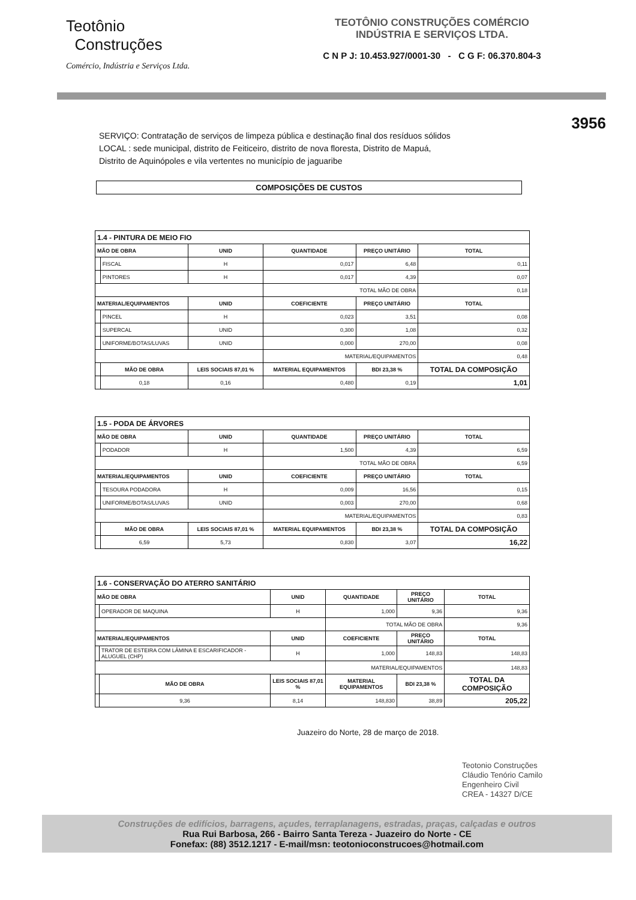Teotônio
Construções
Comércio, Indústria e Serviços Ltda.
TEOTÔNIO CONSTRUÇÕES COMÉRCIO
INDÚSTRIA E SERVIÇOS LTDA.
C N P J: 10.453.927/0001-30 - C G F: 06.370.804-3
3956
SERVIÇO: Contratação de serviços de limpeza pública e destinação final dos resíduos sólidos
LOCAL : sede municipal, distrito de Feiticeiro, distrito de nova floresta, Distrito de Mapuá,
Distrito de Aquinópoles e vila vertentes no município de jaguaribe
COMPOSIÇÕES DE CUSTOS
| 1.4 - PINTURA DE MEIO FIO | | | | | |
| MÃO DE OBRA | | UNID | QUANTIDADE | PREÇO UNITÁRIO | TOTAL |
| | FISCAL | H | 0,017 | 6,48 | 0,11 |
| | PINTORES | H | 0,017 | 4,39 | 0,07 |
| | | | TOTAL MÃO DE OBRA | | 0,18 |
| MATERIAL/EQUIPAMENTOS | | UNID | COEFICIENTE | PREÇO UNITÁRIO | TOTAL |
| | PINCEL | H | 0,023 | 3,51 | 0,08 |
| | SUPERCAL | UNID | 0,300 | 1,08 | 0,32 |
| | UNIFORME/BOTAS/LUVAS | UNID | 0,000 | 270,00 | 0,08 |
| | | | MATERIAL/EQUIPAMENTOS | | 0,48 |
| | MÃO DE OBRA | LEIS SOCIAIS 87,01 % | MATERIAL EQUIPAMENTOS | BDI 23,38 % | TOTAL DA COMPOSIÇÃO |
| | 0,18 | 0,16 | 0,480 | 0,19 | 1,01 |
| 1.5 - PODA DE ÁRVORES | | | | | |
| MÃO DE OBRA | | UNID | QUANTIDADE | PREÇO UNITÁRIO | TOTAL |
| | PODADOR | H | 1,500 | 4,39 | 6,59 |
| | | | TOTAL MÃO DE OBRA | | 6,59 |
| MATERIAL/EQUIPAMENTOS | | UNID | COEFICIENTE | PREÇO UNITÁRIO | TOTAL |
| | TESOURA PODADORA | H | 0,009 | 16,56 | 0,15 |
| | UNIFORME/BOTAS/LUVAS | UNID | 0,003 | 270,00 | 0,68 |
| | | | MATERIAL/EQUIPAMENTOS | | 0,83 |
| | MÃO DE OBRA | LEIS SOCIAIS 87,01 % | MATERIAL EQUIPAMENTOS | BDI 23,38 % | TOTAL DA COMPOSIÇÃO |
| | 6,59 | 5,73 | 0,830 | 3,07 | 16,22 |
| 1.6 - CONSERVAÇÃO DO ATERRO SANITÁRIO | | | | | |
| MÃO DE OBRA | | UNID | QUANTIDADE | PREÇO UNITÁRIO | TOTAL |
| | OPERADOR DE MAQUINA | H | 1,000 | 9,36 | 9,36 |
| | | | TOTAL MÃO DE OBRA | | 9,36 |
| MATERIAL/EQUIPAMENTOS | | UNID | COEFICIENTE | PREÇO UNITÁRIO | TOTAL |
| | TRATOR DE ESTEIRA COM LÂMINA E ESCARIFICADOR - ALUGUEL (CHP) | H | 1,000 | 148,83 | 148,83 |
| | | | MATERIAL/EQUIPAMENTOS | | 148,83 |
| | MÃO DE OBRA | LEIS SOCIAIS 87,01 % | MATERIAL EQUIPAMENTOS | BDI 23,38 % | TOTAL DA COMPOSIÇÃO |
| | 9,36 | 8,14 | 148,830 | 38,89 | 205,22 |
Juazeiro do Norte, 28 de março de 2018.
Teotonio Construções
Cláudio Tenório Camilo
Engenheiro Civil
CREA - 14327 D/CE
Construções de edifícios, barragens, açudes, terraplanagens, estradas, praças, calçadas e outros
Rua Rui Barbosa, 266 - Bairro Santa Tereza - Juazeiro do Norte - CE
Fonefax: (88) 3512.1217 - E-mail/msn: teotonioconstrucoes@hotmail.com